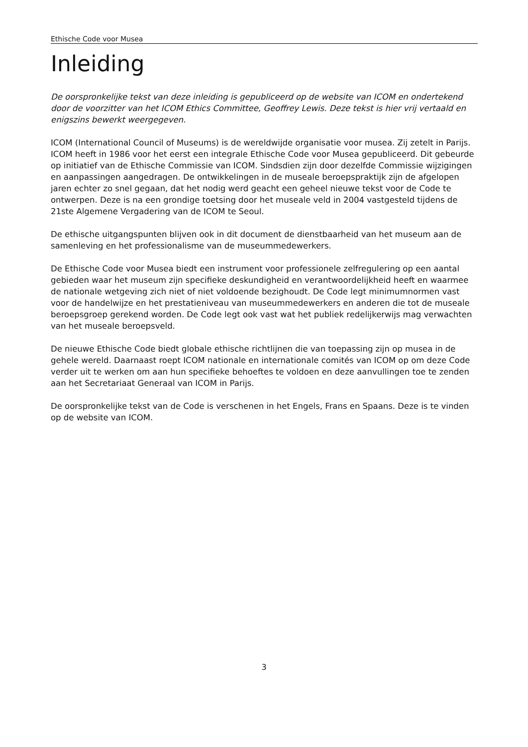Ethische Code voor Musea
Inleiding
De oorspronkelijke tekst van deze inleiding is gepubliceerd op de website van ICOM en ondertekend door de voorzitter van het ICOM Ethics Committee, Geoffrey Lewis. Deze tekst is hier vrij vertaald en enigszins bewerkt weergegeven.
ICOM (International Council of Museums) is de wereldwijde organisatie voor musea. Zij zetelt in Parijs. ICOM heeft in 1986 voor het eerst een integrale Ethische Code voor Musea gepubliceerd. Dit gebeurde op initiatief van de Ethische Commissie van ICOM. Sindsdien zijn door dezelfde Commissie wijzigingen en aanpassingen aangedragen. De ontwikkelingen in de museale beroepspraktijk zijn de afgelopen jaren echter zo snel gegaan, dat het nodig werd geacht een geheel nieuwe tekst voor de Code te ontwerpen. Deze is na een grondige toetsing door het museale veld in 2004 vastgesteld tijdens de 21ste Algemene Vergadering van de ICOM te Seoul.
De ethische uitgangspunten blijven ook in dit document de dienstbaarheid van het museum aan de samenleving en het professionalisme van de museummedewerkers.
De Ethische Code voor Musea biedt een instrument voor professionele zelfregulering op een aantal gebieden waar het museum zijn specifieke deskundigheid en verantwoordelijkheid heeft en waarmee de nationale wetgeving zich niet of niet voldoende bezighoudt. De Code legt minimumnormen vast voor de handelwijze en het prestatieniveau van museummedewerkers en anderen die tot de museale beroepsgroep gerekend worden. De Code legt ook vast wat het publiek redelijkerwijs mag verwachten van het museale beroepsveld.
De nieuwe Ethische Code biedt globale ethische richtlijnen die van toepassing zijn op musea in de gehele wereld. Daarnaast roept ICOM nationale en internationale comités van ICOM op om deze Code verder uit te werken om aan hun specifieke behoeftes te voldoen en deze aanvullingen toe te zenden aan het Secretariaat Generaal van ICOM in Parijs.
De oorspronkelijke tekst van de Code is verschenen in het Engels, Frans en Spaans. Deze is te vinden op de website van ICOM.
3